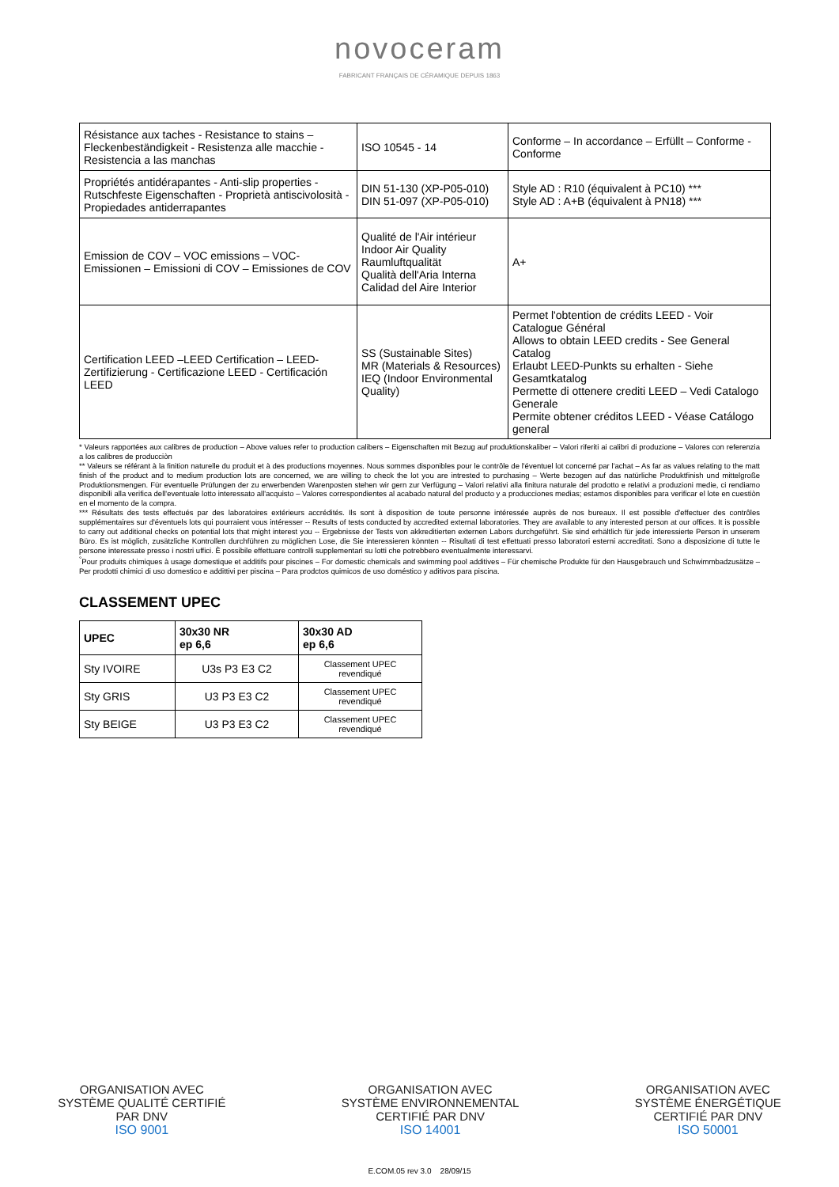novoceram
FABRICANT FRANÇAIS DE CÉRAMIQUE DEPUIS 1863
| Résistance aux taches - Resistance to stains – Fleckenbeständigkeit - Resistenza alle macchie - Resistencia a las manchas | ISO 10545 - 14 | Conforme – In accordance – Erfüllt – Conforme - Conforme |
| Propriétés antidérapantes - Anti-slip properties - Rutschfeste Eigenschaften - Proprietà antiscivolosità - Propiedades antiderrapantes | DIN 51-130 (XP-P05-010) DIN 51-097 (XP-P05-010) | Style AD : R10 (équivalent à PC10) *** Style AD : A+B (équivalent à PN18) *** |
| Emission de COV – VOC emissions – VOC-Emissionen – Emissioni di COV – Emissiones de COV | Qualité de l'Air intérieur Indoor Air Quality Raumluftqualität Qualità dell'Aria Interna Calidad del Aire Interior | A+ |
| Certification LEED –LEED Certification – LEED-Zertifizierung - Certificazione LEED - Certificación LEED | SS (Sustainable Sites) MR (Materials & Resources) IEQ (Indoor Environmental Quality) | Permet l'obtention de crédits LEED - Voir Catalogue Général Allows to obtain LEED credits - See General Catalog Erlaubt LEED-Punkts su erhalten - Siehe Gesamtkatalog Permette di ottenere crediti LEED – Vedi Catalogo Generale Permite obtener créditos LEED - Véase Catálogo general |
* Valeurs rapportées aux calibres de production – Above values refer to production calibers – Eigenschaften mit Bezug auf produktionskaliber – Valori riferiti ai calibri di produzione – Valores con referenzia a los calibres de producciòn
** Valeurs se référant à la finition naturelle du produit et à des productions moyennes. Nous sommes disponibles pour le contrôle de l'éventuel lot concerné par l'achat – As far as values relating to the matt finish of the product and to medium production lots are concerned, we are willing to check the lot you are intrested to purchasing – Werte bezogen auf das natürliche Produktfinish und mittelgroße Produktionsmengen. Für eventuelle Prüfungen der zu erwerbenden Warenposten stehen wir gern zur Verfügung – Valori relativi alla finitura naturale del prodotto e relativi a produzioni medie, ci rendiamo disponibili alla verifica dell'eventuale lotto interessato all'acquisto – Valores correspondientes al acabado natural del producto y a producciones medias; estamos disponibles para verificar el lote en cuestiòn en el momento de la compra.
*** Résultats des tests effectués par des laboratoires extérieurs accrédités. Ils sont à disposition de toute personne intéressée auprès de nos bureaux. Il est possible d'effectuer des contrôles supplémentaires sur d'éventuels lots qui pourraient vous intéresser -- Results of tests conducted by accredited external laboratories. They are available to any interested person at our offices. It is possible to carry out additional checks on potential lots that might interest you -- Ergebnisse der Tests von akkreditierten externen Labors durchgeführt. Sie sind erhältlich für jede interessierte Person in unserem Büro. Es ist möglich, zusätzliche Kontrollen durchführen zu möglichen Lose, die Sie interessieren könnten -- Risultati di test effettuati presso laboratori esterni accreditati. Sono a disposizione di tutte le persone interessate presso i nostri uffici. È possibile effettuare controlli supplementari su lotti che potrebbero eventualmente interessarvi.
<sup>°</sup>Pour produits chimiques à usage domestique et additifs pour piscines – For domestic chemicals and swimming pool additives – Für chemische Produkte für den Hausgebrauch und Schwimmbadzusätze – Per prodotti chimici di uso domestico e addittivi per piscina – Para prodctos quimicos de uso doméstico y aditivos para piscina.
CLASSEMENT UPEC
| UPEC | 30x30 NR ep 6,6 | 30x30 AD ep 6,6 |
| --- | --- | --- |
| Sty IVOIRE | U3s P3 E3 C2 | Classement UPEC revendiqué |
| Sty GRIS | U3 P3 E3 C2 | Classement UPEC revendiqué |
| Sty BEIGE | U3 P3 E3 C2 | Classement UPEC revendiqué |
ORGANISATION AVEC
SYSTÈME QUALITÉ CERTIFIÉ
PAR DNV
ISO 9001
ORGANISATION AVEC
SYSTÈME ENVIRONNEMENTAL
CERTIFIÉ PAR DNV
ISO 14001
ORGANISATION AVEC
SYSTÈME ÉNERGÉTIQUE
CERTIFIÉ PAR DNV
ISO 50001
E.COM.05 rev 3.0 28/09/15